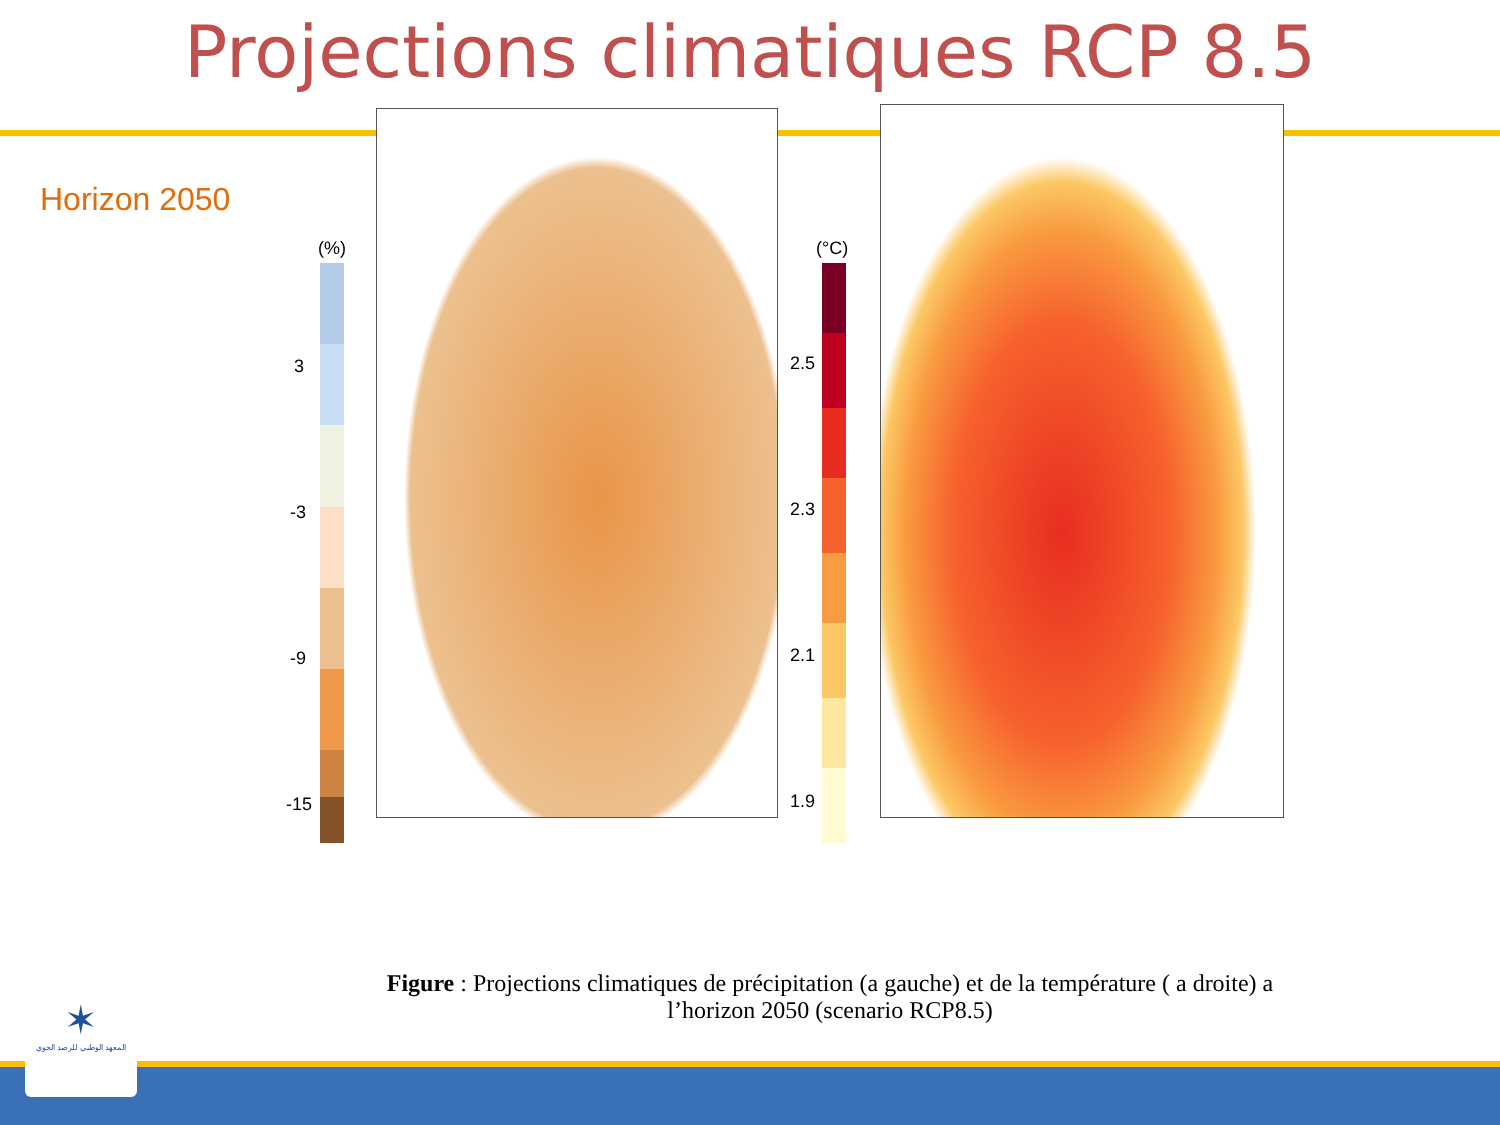Projections climatiques RCP 8.5
Horizon 2050
(%)
3
-3
-9
-15
(°C)
2.5
2.3
2.1
1.9
Figure : Projections climatiques de précipitation (a gauche) et de la température ( a droite) a l’horizon 2050 (scenario RCP8.5)
✶
المعهد الوطني للرصد الجوي